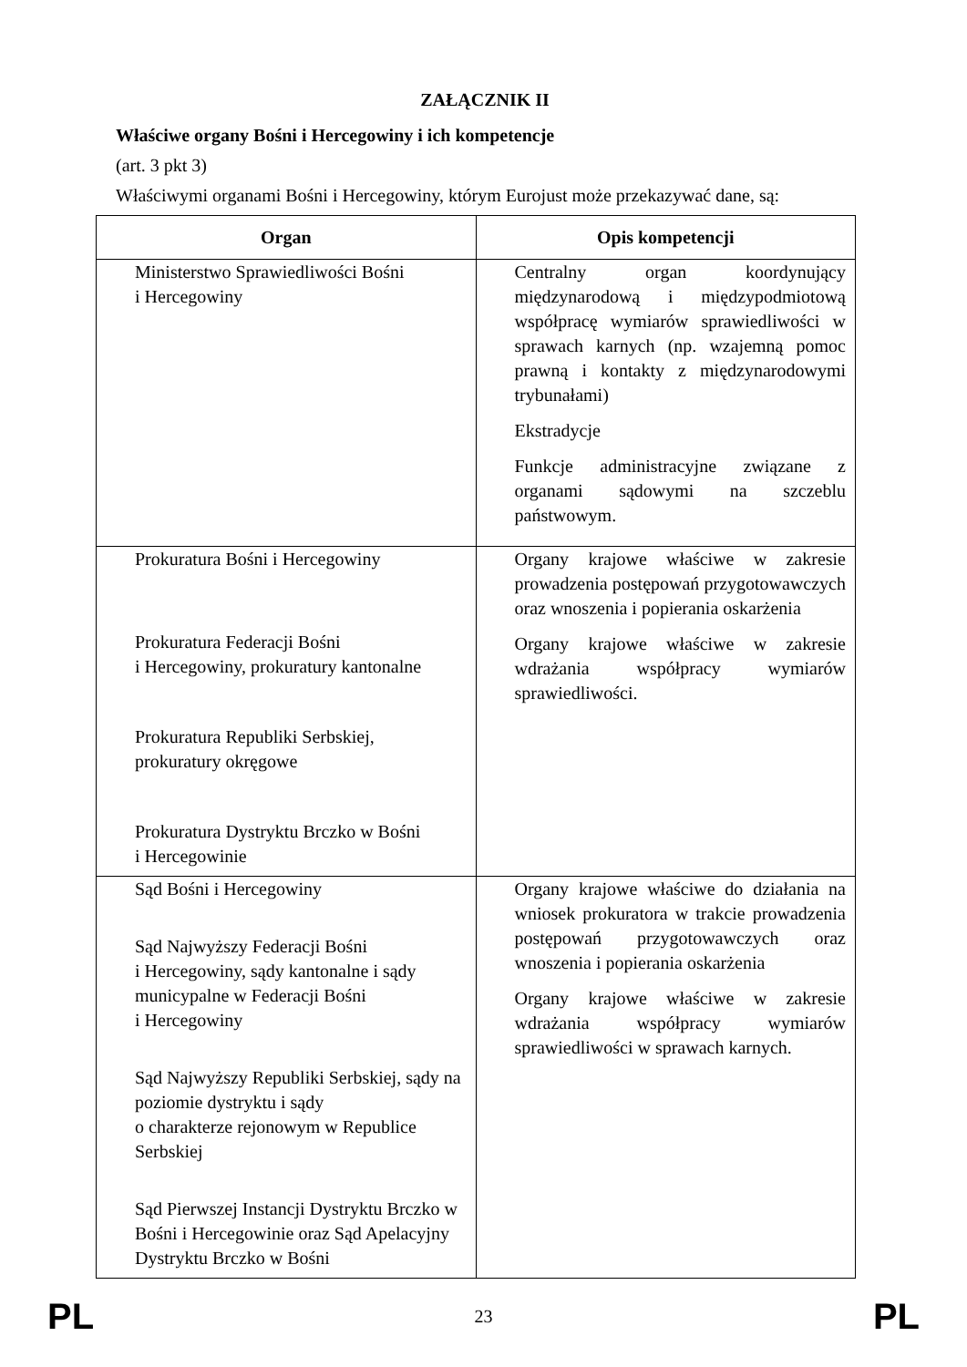ZAŁĄCZNIK II
Właściwe organy Bośni i Hercegowiny i ich kompetencje
(art. 3 pkt 3)
Właściwymi organami Bośni i Hercegowiny, którym Eurojust może przekazywać dane, są:
| Organ | Opis kompetencji |
| --- | --- |
| Ministerstwo Sprawiedliwości Bośni i Hercegowiny | Centralny organ koordynujący międzynarodową i międzypodmiotową współpracę wymiarów sprawiedliwości w sprawach karnych (np. wzajemną pomoc prawną i kontakty z międzynarodowymi trybunałami) Ekstradycje Funkcje administracyjne związane z organami sądowymi na szczeblu państwowym. |
| Prokuratura Bośni i Hercegowiny Prokuratura Federacji Bośni i Hercegowiny, prokuratury kantonalne Prokuratura Republiki Serbskiej, prokuratury okręgowe Prokuratura Dystryktu Brczko w Bośni i Hercegowinie | Organy krajowe właściwe w zakresie prowadzenia postępowań przygotowawczych oraz wnoszenia i popierania oskarżenia Organy krajowe właściwe w zakresie wdrażania współpracy wymiarów sprawiedliwości. |
| Sąd Bośni i Hercegowiny Sąd Najwyższy Federacji Bośni i Hercegowiny, sądy kantonalne i sądy municypalne w Federacji Bośni i Hercegowiny Sąd Najwyższy Republiki Serbskiej, sądy na poziomie dystryktu i sądy o charakterze rejonowym w Republice Serbskiej Sąd Pierwszej Instancji Dystryktu Brczko w Bośni i Hercegowinie oraz Sąd Apelacyjny Dystryktu Brczko w Bośni | Organy krajowe właściwe do działania na wniosek prokuratora w trakcie prowadzenia postępowań przygotowawczych oraz wnoszenia i popierania oskarżenia Organy krajowe właściwe w zakresie wdrażania współpracy wymiarów sprawiedliwości w sprawach karnych. |
PL 23 PL